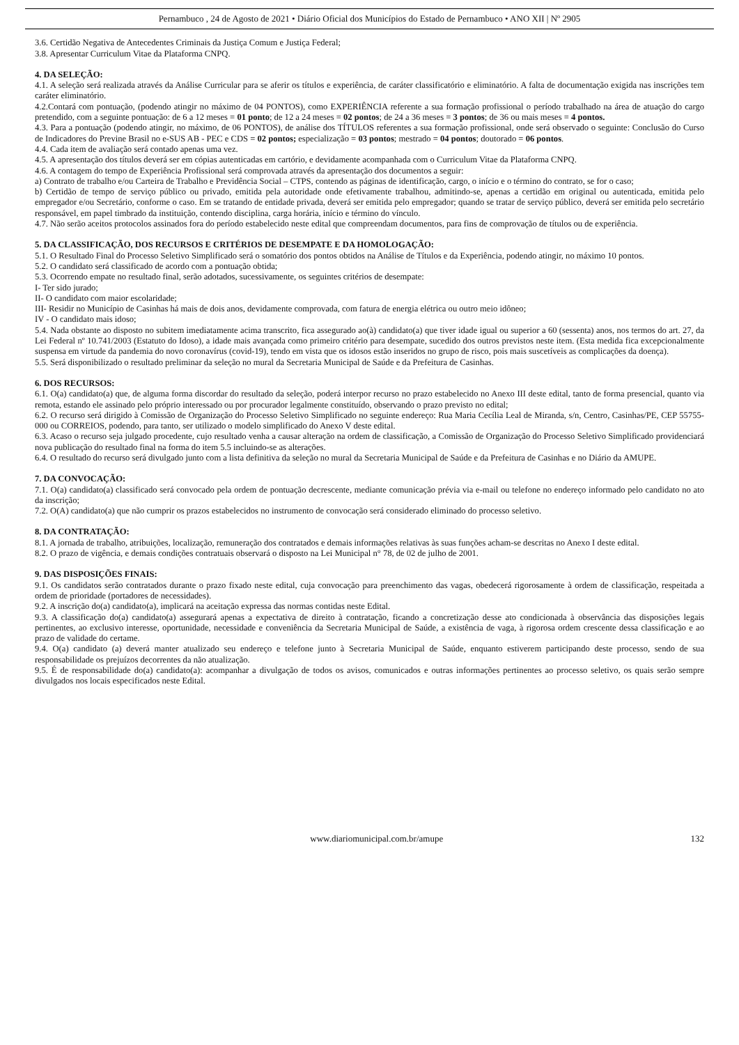Pernambuco , 24 de Agosto de 2021 • Diário Oficial dos Municípios do Estado de Pernambuco • ANO XII | Nº 2905
3.6. Certidão Negativa de Antecedentes Criminais da Justiça Comum e Justiça Federal;
3.8. Apresentar Curriculum Vitae da Plataforma CNPQ.
4. DA SELEÇÃO:
4.1. A seleção será realizada através da Análise Curricular para se aferir os títulos e experiência, de caráter classificatório e eliminatório. A falta de documentação exigida nas inscrições tem caráter eliminatório.
4.2.Contará com pontuação, (podendo atingir no máximo de 04 PONTOS), como EXPERIÊNCIA referente a sua formação profissional o período trabalhado na área de atuação do cargo pretendido, com a seguinte pontuação: de 6 a 12 meses = 01 ponto; de 12 a 24 meses = 02 pontos; de 24 a 36 meses = 3 pontos; de 36 ou mais meses = 4 pontos.
4.3. Para a pontuação (podendo atingir, no máximo, de 06 PONTOS), de análise dos TÍTULOS referentes a sua formação profissional, onde será observado o seguinte: Conclusão do Curso de Indicadores do Previne Brasil no e-SUS AB - PEC e CDS = 02 pontos; especialização = 03 pontos; mestrado = 04 pontos; doutorado = 06 pontos.
4.4. Cada item de avaliação será contado apenas uma vez.
4.5. A apresentação dos títulos deverá ser em cópias autenticadas em cartório, e devidamente acompanhada com o Curriculum Vitae da Plataforma CNPQ.
4.6. A contagem do tempo de Experiência Profissional será comprovada através da apresentação dos documentos a seguir:
a) Contrato de trabalho e/ou Carteira de Trabalho e Previdência Social – CTPS, contendo as páginas de identificação, cargo, o início e o término do contrato, se for o caso;
b) Certidão de tempo de serviço público ou privado, emitida pela autoridade onde efetivamente trabalhou, admitindo-se, apenas a certidão em original ou autenticada, emitida pelo empregador e/ou Secretário, conforme o caso. Em se tratando de entidade privada, deverá ser emitida pelo empregador; quando se tratar de serviço público, deverá ser emitida pelo secretário responsável, em papel timbrado da instituição, contendo disciplina, carga horária, início e término do vínculo.
4.7. Não serão aceitos protocolos assinados fora do período estabelecido neste edital que compreendam documentos, para fins de comprovação de títulos ou de experiência.
5. DA CLASSIFICAÇÃO, DOS RECURSOS E CRITÉRIOS DE DESEMPATE E DA HOMOLOGAÇÃO:
5.1. O Resultado Final do Processo Seletivo Simplificado será o somatório dos pontos obtidos na Análise de Títulos e da Experiência, podendo atingir, no máximo 10 pontos.
5.2. O candidato será classificado de acordo com a pontuação obtida;
5.3. Ocorrendo empate no resultado final, serão adotados, sucessivamente, os seguintes critérios de desempate:
I- Ter sido jurado;
II- O candidato com maior escolaridade;
III- Residir no Município de Casinhas há mais de dois anos, devidamente comprovada, com fatura de energia elétrica ou outro meio idôneo;
IV - O candidato mais idoso;
5.4. Nada obstante ao disposto no subitem imediatamente acima transcrito, fica assegurado ao(à) candidato(a) que tiver idade igual ou superior a 60 (sessenta) anos, nos termos do art. 27, da Lei Federal nº 10.741/2003 (Estatuto do Idoso), a idade mais avançada como primeiro critério para desempate, sucedido dos outros previstos neste item. (Esta medida fica excepcionalmente suspensa em virtude da pandemia do novo coronavírus (covid-19), tendo em vista que os idosos estão inseridos no grupo de risco, pois mais suscetíveis as complicações da doença).
5.5. Será disponibilizado o resultado preliminar da seleção no mural da Secretaria Municipal de Saúde e da Prefeitura de Casinhas.
6. DOS RECURSOS:
6.1. O(a) candidato(a) que, de alguma forma discordar do resultado da seleção, poderá interpor recurso no prazo estabelecido no Anexo III deste edital, tanto de forma presencial, quanto via remota, estando ele assinado pelo próprio interessado ou por procurador legalmente constituído, observando o prazo previsto no edital;
6.2. O recurso será dirigido à Comissão de Organização do Processo Seletivo Simplificado no seguinte endereço: Rua Maria Cecília Leal de Miranda, s/n, Centro, Casinhas/PE, CEP 55755-000 ou CORREIOS, podendo, para tanto, ser utilizado o modelo simplificado do Anexo V deste edital.
6.3. Acaso o recurso seja julgado procedente, cujo resultado venha a causar alteração na ordem de classificação, a Comissão de Organização do Processo Seletivo Simplificado providenciará nova publicação do resultado final na forma do item 5.5 incluindo-se as alterações.
6.4. O resultado do recurso será divulgado junto com a lista definitiva da seleção no mural da Secretaria Municipal de Saúde e da Prefeitura de Casinhas e no Diário da AMUPE.
7. DA CONVOCAÇÃO:
7.1. O(a) candidato(a) classificado será convocado pela ordem de pontuação decrescente, mediante comunicação prévia via e-mail ou telefone no endereço informado pelo candidato no ato da inscrição;
7.2. O(A) candidato(a) que não cumprir os prazos estabelecidos no instrumento de convocação será considerado eliminado do processo seletivo.
8. DA CONTRATAÇÃO:
8.1. A jornada de trabalho, atribuições, localização, remuneração dos contratados e demais informações relativas às suas funções acham-se descritas no Anexo I deste edital.
8.2. O prazo de vigência, e demais condições contratuais observará o disposto na Lei Municipal n° 78, de 02 de julho de 2001.
9. DAS DISPOSIÇÕES FINAIS:
9.1. Os candidatos serão contratados durante o prazo fixado neste edital, cuja convocação para preenchimento das vagas, obedecerá rigorosamente à ordem de classificação, respeitada a ordem de prioridade (portadores de necessidades).
9.2. A inscrição do(a) candidato(a), implicará na aceitação expressa das normas contidas neste Edital.
9.3. A classificação do(a) candidato(a) assegurará apenas a expectativa de direito à contratação, ficando a concretização desse ato condicionada à observância das disposições legais pertinentes, ao exclusivo interesse, oportunidade, necessidade e conveniência da Secretaria Municipal de Saúde, a existência de vaga, à rigorosa ordem crescente dessa classificação e ao prazo de validade do certame.
9.4. O(a) candidato (a) deverá manter atualizado seu endereço e telefone junto à Secretaria Municipal de Saúde, enquanto estiverem participando deste processo, sendo de sua responsabilidade os prejuízos decorrentes da não atualização.
9.5. É de responsabilidade do(a) candidato(a): acompanhar a divulgação de todos os avisos, comunicados e outras informações pertinentes ao processo seletivo, os quais serão sempre divulgados nos locais especificados neste Edital.
www.diariomunicipal.com.br/amupe 132